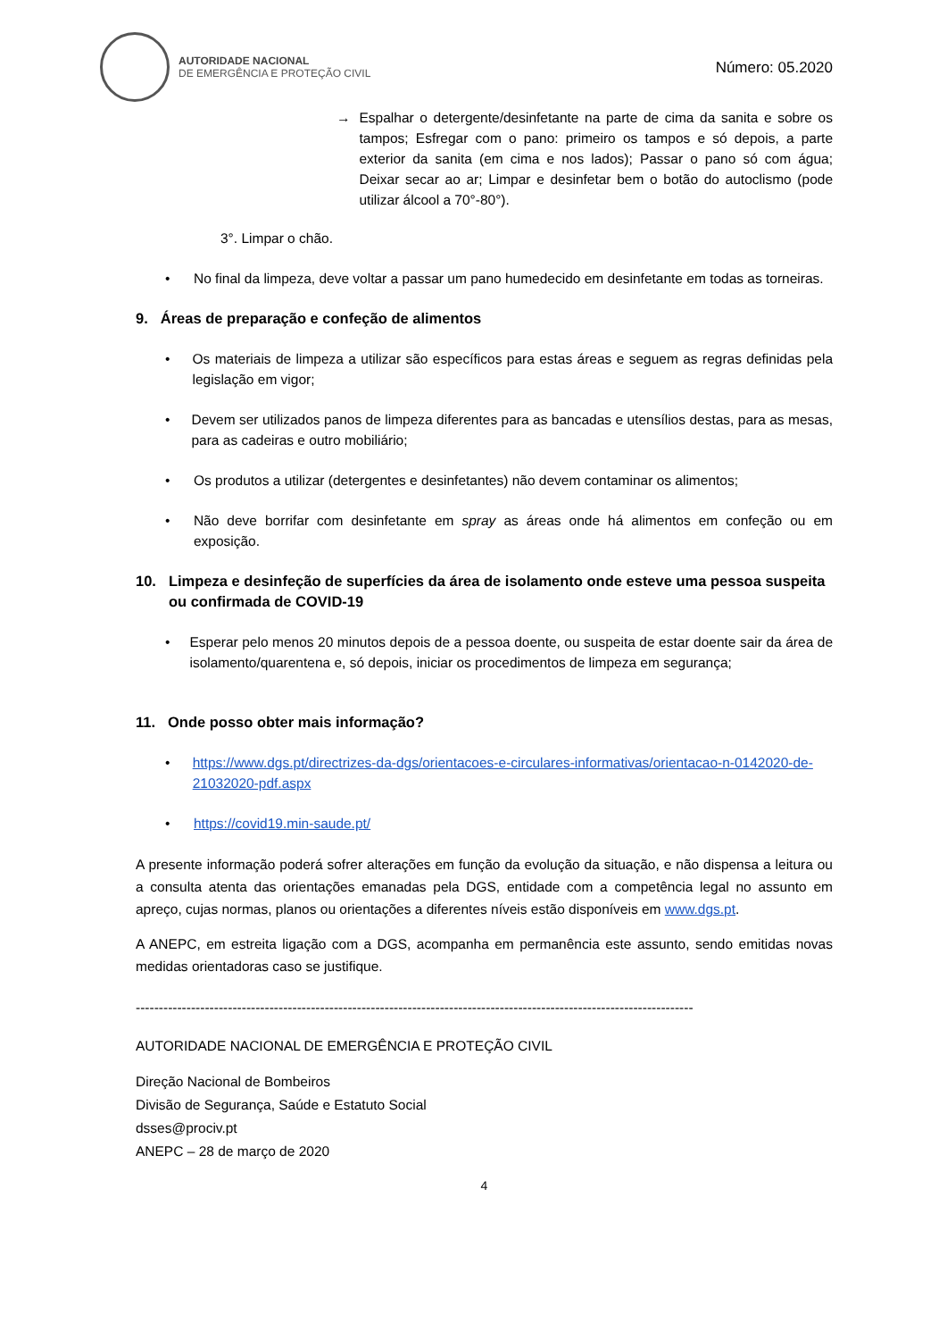AUTORIDADE NACIONAL
DE EMERGÊNCIA E PROTEÇÃO CIVIL
Número: 05.2020
→ Espalhar o detergente/desinfetante na parte de cima da sanita e sobre os tampos; Esfregar com o pano: primeiro os tampos e só depois, a parte exterior da sanita (em cima e nos lados); Passar o pano só com água; Deixar secar ao ar; Limpar e desinfetar bem o botão do autoclismo (pode utilizar álcool a 70°-80°).
3°. Limpar o chão.
• No final da limpeza, deve voltar a passar um pano humedecido em desinfetante em todas as torneiras.
9. Áreas de preparação e confeção de alimentos
• Os materiais de limpeza a utilizar são específicos para estas áreas e seguem as regras definidas pela legislação em vigor;
• Devem ser utilizados panos de limpeza diferentes para as bancadas e utensílios destas, para as mesas, para as cadeiras e outro mobiliário;
• Os produtos a utilizar (detergentes e desinfetantes) não devem contaminar os alimentos;
• Não deve borrifar com desinfetante em spray as áreas onde há alimentos em confeção ou em exposição.
10. Limpeza e desinfeção de superfícies da área de isolamento onde esteve uma pessoa suspeita ou confirmada de COVID-19
• Esperar pelo menos 20 minutos depois de a pessoa doente, ou suspeita de estar doente sair da área de isolamento/quarentena e, só depois, iniciar os procedimentos de limpeza em segurança;
11. Onde posso obter mais informação?
• https://www.dgs.pt/directrizes-da-dgs/orientacoes-e-circulares-informativas/orientacao-n-0142020-de-21032020-pdf.aspx
• https://covid19.min-saude.pt/
A presente informação poderá sofrer alterações em função da evolução da situação, e não dispensa a leitura ou a consulta atenta das orientações emanadas pela DGS, entidade com a competência legal no assunto em apreço, cujas normas, planos ou orientações a diferentes níveis estão disponíveis em www.dgs.pt.
A ANEPC, em estreita ligação com a DGS, acompanha em permanência este assunto, sendo emitidas novas medidas orientadoras caso se justifique.
-------------------------------------------------------------------------------------------------------------------------
AUTORIDADE NACIONAL DE EMERGÊNCIA E PROTEÇÃO CIVIL
Direção Nacional de Bombeiros
Divisão de Segurança, Saúde e Estatuto Social
dsses@prociv.pt
ANEPC – 28 de março de 2020
4